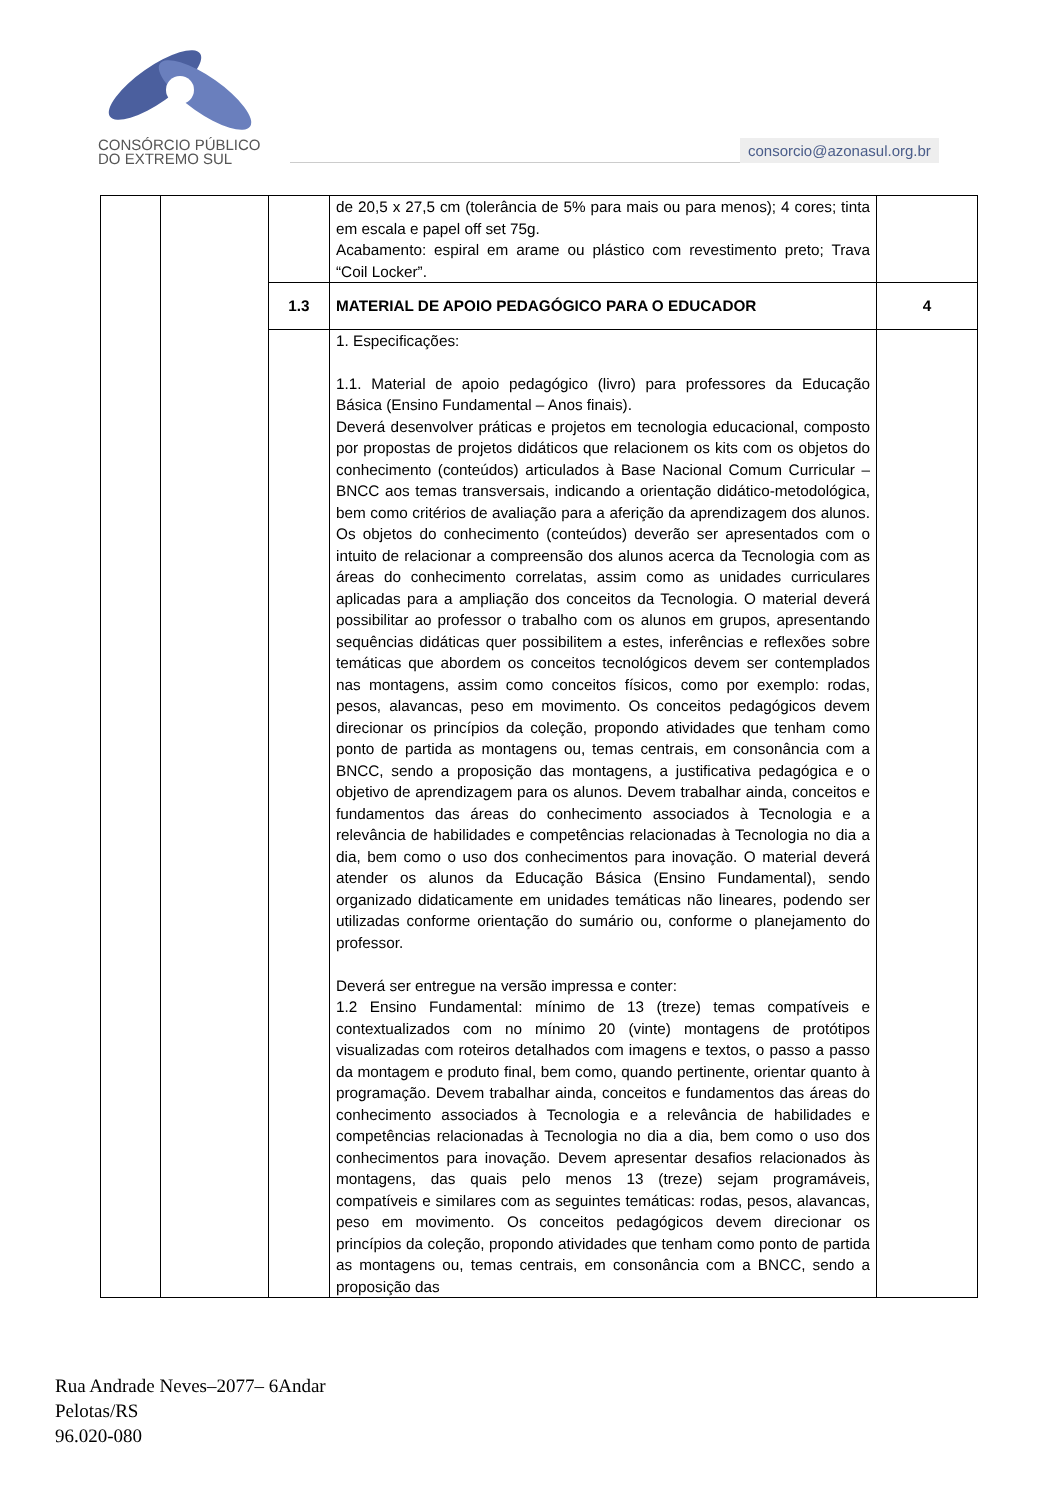CONSÓRCIO PÚBLICO
DO EXTREMO SUL
consorcio@azonasul.org.br
| | | | de 20,5 x 27,5 cm (tolerância de 5% para mais ou para menos); 4 cores; tinta em escala e papel off set 75g. Acabamento: espiral em arame ou plástico com revestimento preto; Trava “Coil Locker”. | |
| | | 1.3 | MATERIAL DE APOIO PEDAGÓGICO PARA O EDUCADOR | 4 |
| | | | 1. Especificações: 1.1. Material de apoio pedagógico (livro) para professores da Educação Básica (Ensino Fundamental – Anos finais). Deverá desenvolver práticas e projetos em tecnologia educacional, composto por propostas de projetos didáticos que relacionem os kits com os objetos do conhecimento (conteúdos) articulados à Base Nacional Comum Curricular – BNCC aos temas transversais, indicando a orientação didático-metodológica, bem como critérios de avaliação para a aferição da aprendizagem dos alunos. Os objetos do conhecimento (conteúdos) deverão ser apresentados com o intuito de relacionar a compreensão dos alunos acerca da Tecnologia com as áreas do conhecimento correlatas, assim como as unidades curriculares aplicadas para a ampliação dos conceitos da Tecnologia. O material deverá possibilitar ao professor o trabalho com os alunos em grupos, apresentando sequências didáticas quer possibilitem a estes, inferências e reflexões sobre temáticas que abordem os conceitos tecnológicos devem ser contemplados nas montagens, assim como conceitos físicos, como por exemplo: rodas, pesos, alavancas, peso em movimento. Os conceitos pedagógicos devem direcionar os princípios da coleção, propondo atividades que tenham como ponto de partida as montagens ou, temas centrais, em consonância com a BNCC, sendo a proposição das montagens, a justificativa pedagógica e o objetivo de aprendizagem para os alunos. Devem trabalhar ainda, conceitos e fundamentos das áreas do conhecimento associados à Tecnologia e a relevância de habilidades e competências relacionadas à Tecnologia no dia a dia, bem como o uso dos conhecimentos para inovação. O material deverá atender os alunos da Educação Básica (Ensino Fundamental), sendo organizado didaticamente em unidades temáticas não lineares, podendo ser utilizadas conforme orientação do sumário ou, conforme o planejamento do professor. Deverá ser entregue na versão impressa e conter: 1.2 Ensino Fundamental: mínimo de 13 (treze) temas compatíveis e contextualizados com no mínimo 20 (vinte) montagens de protótipos visualizadas com roteiros detalhados com imagens e textos, o passo a passo da montagem e produto final, bem como, quando pertinente, orientar quanto à programação. Devem trabalhar ainda, conceitos e fundamentos das áreas do conhecimento associados à Tecnologia e a relevância de habilidades e competências relacionadas à Tecnologia no dia a dia, bem como o uso dos conhecimentos para inovação. Devem apresentar desafios relacionados às montagens, das quais pelo menos 13 (treze) sejam programáveis, compatíveis e similares com as seguintes temáticas: rodas, pesos, alavancas, peso em movimento. Os conceitos pedagógicos devem direcionar os princípios da coleção, propondo atividades que tenham como ponto de partida as montagens ou, temas centrais, em consonância com a BNCC, sendo a proposição das | |
Rua Andrade Neves–2077– 6Andar
Pelotas/RS
96.020-080